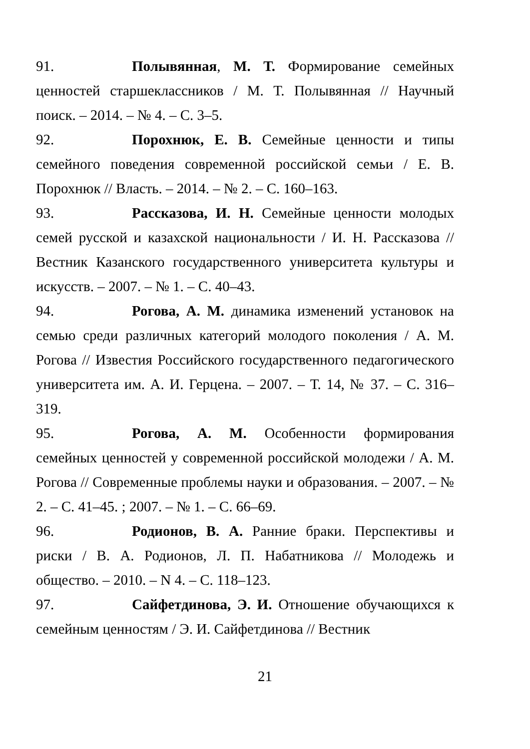91. Полывянная, М. Т. Формирование семейных ценностей старшеклассников / М. Т. Полывянная // Научный поиск. – 2014. – № 4. – С. 3–5.
92. Порохнюк, Е. В. Семейные ценности и типы семейного поведения современной российской семьи / Е. В. Порохнюк // Власть. – 2014. – № 2. – С. 160–163.
93. Рассказова, И. Н. Семейные ценности молодых семей русской и казахской национальности / И. Н. Рассказова // Вестник Казанского государственного университета культуры и искусств. – 2007. – № 1. – С. 40–43.
94. Рогова, А. М. динамика изменений установок на семью среди различных категорий молодого поколения / А. М. Рогова // Известия Российского государственного педагогического университета им. А. И. Герцена. – 2007. – Т. 14, № 37. – С. 316–319.
95. Рогова, А. М. Особенности формирования семейных ценностей у современной российской молодежи / А. М. Рогова // Современные проблемы науки и образования. – 2007. – № 2. – С. 41–45. ; 2007. – № 1. – С. 66–69.
96. Родионов, В. А. Ранние браки. Перспективы и риски / В. А. Родионов, Л. П. Набатникова // Молодежь и общество. – 2010. – N 4. – С. 118–123.
97. Сайфетдинова, Э. И. Отношение обучающихся к семейным ценностям / Э. И. Сайфетдинова // Вестник
21